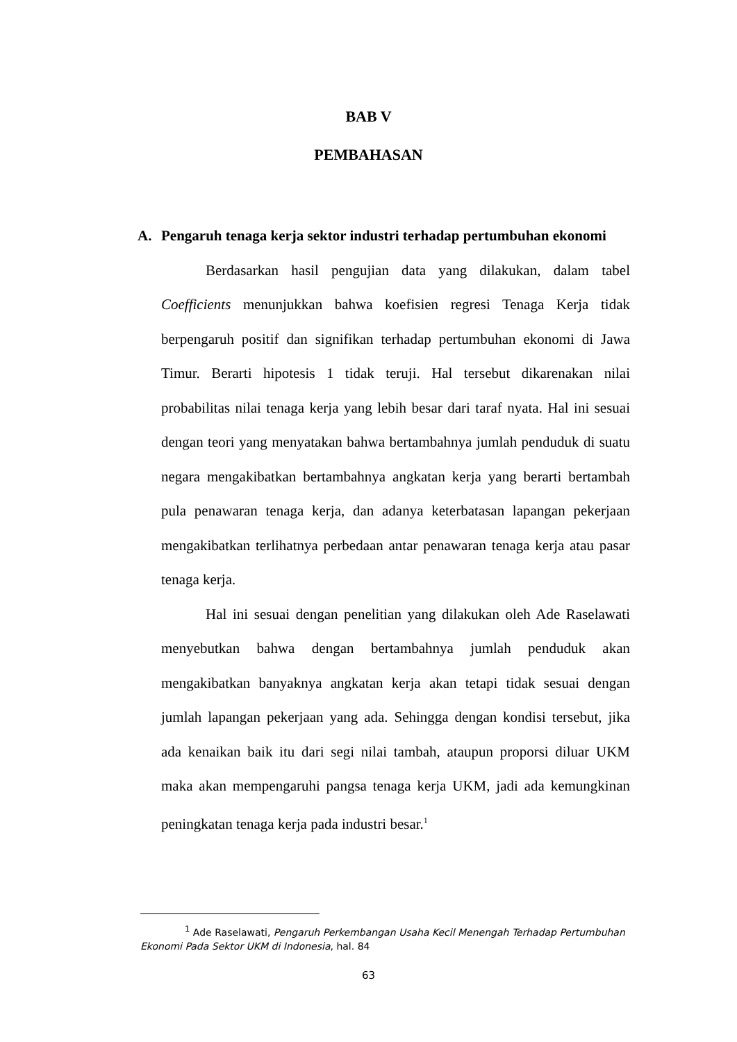BAB V
PEMBAHASAN
A. Pengaruh tenaga kerja sektor industri terhadap pertumbuhan ekonomi
Berdasarkan hasil pengujian data yang dilakukan, dalam tabel Coefficients menunjukkan bahwa koefisien regresi Tenaga Kerja tidak berpengaruh positif dan signifikan terhadap pertumbuhan ekonomi di Jawa Timur. Berarti hipotesis 1 tidak teruji. Hal tersebut dikarenakan nilai probabilitas nilai tenaga kerja yang lebih besar dari taraf nyata. Hal ini sesuai dengan teori yang menyatakan bahwa bertambahnya jumlah penduduk di suatu negara mengakibatkan bertambahnya angkatan kerja yang berarti bertambah pula penawaran tenaga kerja, dan adanya keterbatasan lapangan pekerjaan mengakibatkan terlihatnya perbedaan antar penawaran tenaga kerja atau pasar tenaga kerja.
Hal ini sesuai dengan penelitian yang dilakukan oleh Ade Raselawati menyebutkan bahwa dengan bertambahnya jumlah penduduk akan mengakibatkan banyaknya angkatan kerja akan tetapi tidak sesuai dengan jumlah lapangan pekerjaan yang ada. Sehingga dengan kondisi tersebut, jika ada kenaikan baik itu dari segi nilai tambah, ataupun proporsi diluar UKM maka akan mempengaruhi pangsa tenaga kerja UKM, jadi ada kemungkinan peningkatan tenaga kerja pada industri besar.<sup>1</sup>
<sup>1</sup> Ade Raselawati, Pengaruh Perkembangan Usaha Kecil Menengah Terhadap Pertumbuhan Ekonomi Pada Sektor UKM di Indonesia, hal. 84
63